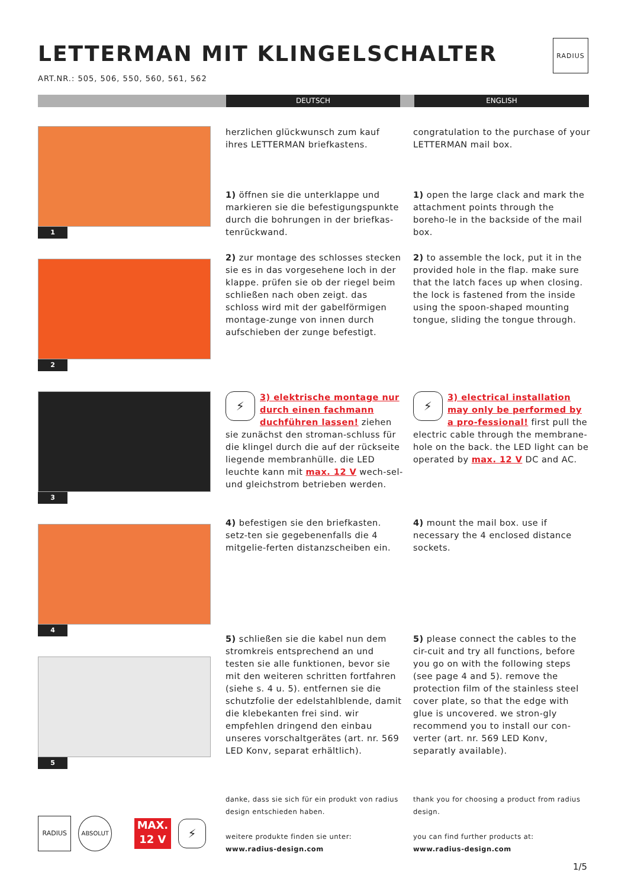LETTERMAN MIT KLINGELSCHALTER
ART.NR.: 505, 506, 550, 560, 561, 562
RADIUS
DEUTSCH ENGLISH
1
herzlichen glückwunsch zum kauf ihres LETTERMAN briefkastens.
congratulation to the purchase of your LETTERMAN mail box.
1) öffnen sie die unterklappe und markieren sie die befestigungspunkte durch die bohrungen in der briefkas-tenrückwand.
1) open the large clack and mark the attachment points through the boreho-le in the backside of the mail box.
2
2) zur montage des schlosses stecken sie es in das vorgesehene loch in der klappe. prüfen sie ob der riegel beim schließen nach oben zeigt. das schloss wird mit der gabelförmigen montage-zunge von innen durch aufschieben der zunge befestigt.
2) to assemble the lock, put it in the provided hole in the flap. make sure that the latch faces up when closing. the lock is fastened from the inside using the spoon-shaped mounting tongue, sliding the tongue through.
3
⚡ 3) elektrische montage nur durch einen fachmann duchführen lassen! ziehen sie zunächst den stroman-schluss für die klingel durch die auf der rückseite liegende membranhülle. die LED leuchte kann mit max. 12 V wech-sel- und gleichstrom betrieben werden.
⚡ 3) electrical installation may only be performed by a pro-fessional! first pull the electric cable through the membrane-hole on the back. the LED light can be operated by max. 12 V DC and AC.
4
4) befestigen sie den briefkasten. setz-ten sie gegebenenfalls die 4 mitgelie-ferten distanzscheiben ein.
4) mount the mail box. use if necessary the 4 enclosed distance sockets.
5
5) schließen sie die kabel nun dem stromkreis entsprechend an und testen sie alle funktionen, bevor sie mit den weiteren schritten fortfahren (siehe s. 4 u. 5). entfernen sie die schutzfolie der edelstahlblende, damit die klebekanten frei sind. wir empfehlen dringend den einbau unseres vorschaltgerätes (art. nr. 569 LED Konv, separat erhältlich).
5) please connect the cables to the cir-cuit and try all functions, before you go on with the following steps (see page 4 and 5). remove the protection film of the stainless steel cover plate, so that the edge with glue is uncovered. we stron-gly recommend you to install our con-verter (art. nr. 569 LED Konv, separatly available).
RADIUS ABSOLUT
MAX.
12 V
⚡
danke, dass sie sich für ein produkt von radius design entschieden haben.
weitere produkte finden sie unter:
www.radius-design.com
thank you for choosing a product from radius design.
you can find further products at:
www.radius-design.com
1/5